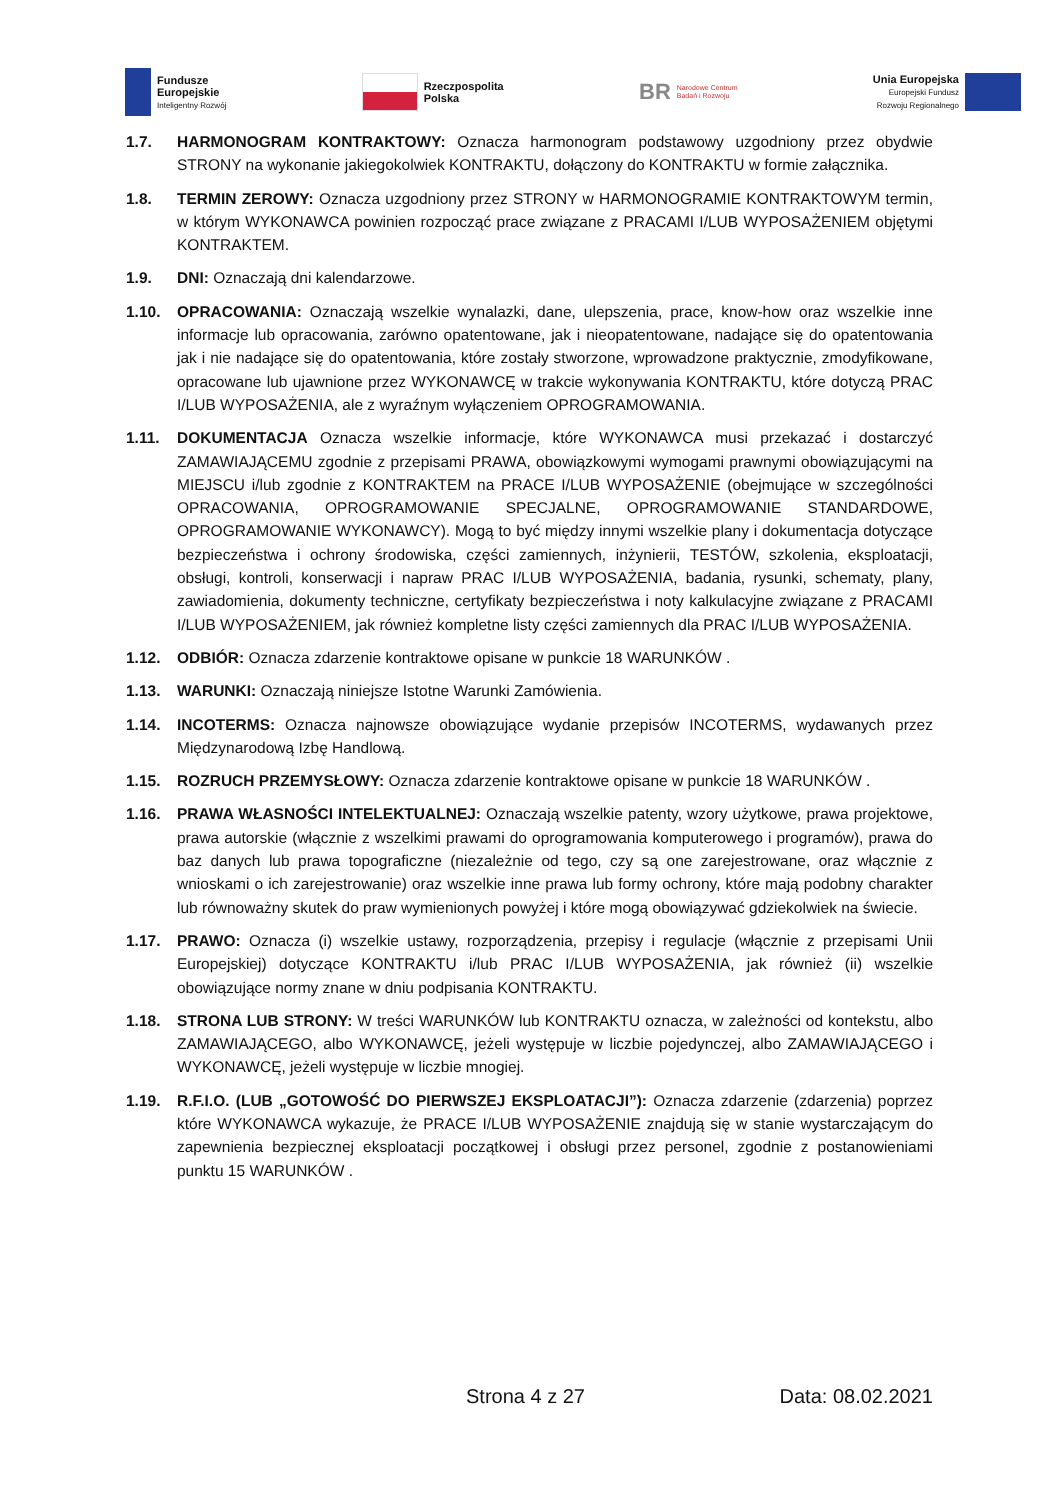Fundusze
Europejskie
Inteligentny Rozwój
Rzeczpospolita
Polska
BR Narodowe Centrum
Badań i Rozwoju
Unia Europejska
Europejski Fundusz
Rozwoju Regionalnego
1.7. HARMONOGRAM KONTRAKTOWY: Oznacza harmonogram podstawowy uzgodniony przez obydwie STRONY na wykonanie jakiegokolwiek KONTRAKTU, dołączony do KONTRAKTU w formie załącznika.
1.8. TERMIN ZEROWY: Oznacza uzgodniony przez STRONY w HARMONOGRAMIE KONTRAKTOWYM termin, w którym WYKONAWCA powinien rozpocząć prace związane z PRACAMI I/LUB WYPOSAŻENIEM objętymi KONTRAKTEM.
1.9. DNI: Oznaczają dni kalendarzowe.
1.10. OPRACOWANIA: Oznaczają wszelkie wynalazki, dane, ulepszenia, prace, know-how oraz wszelkie inne informacje lub opracowania, zarówno opatentowane, jak i nieopatentowane, nadające się do opatentowania jak i nie nadające się do opatentowania, które zostały stworzone, wprowadzone praktycznie, zmodyfikowane, opracowane lub ujawnione przez WYKONAWCĘ w trakcie wykonywania KONTRAKTU, które dotyczą PRAC I/LUB WYPOSAŻENIA, ale z wyraźnym wyłączeniem OPROGRAMOWANIA.
1.11. DOKUMENTACJA Oznacza wszelkie informacje, które WYKONAWCA musi przekazać i dostarczyć ZAMAWIAJĄCEMU zgodnie z przepisami PRAWA, obowiązkowymi wymogami prawnymi obowiązującymi na MIEJSCU i/lub zgodnie z KONTRAKTEM na PRACE I/LUB WYPOSAŻENIE (obejmujące w szczególności OPRACOWANIA, OPROGRAMOWANIE SPECJALNE, OPROGRAMOWANIE STANDARDOWE, OPROGRAMOWANIE WYKONAWCY). Mogą to być między innymi wszelkie plany i dokumentacja dotyczące bezpieczeństwa i ochrony środowiska, części zamiennych, inżynierii, TESTÓW, szkolenia, eksploatacji, obsługi, kontroli, konserwacji i napraw PRAC I/LUB WYPOSAŻENIA, badania, rysunki, schematy, plany, zawiadomienia, dokumenty techniczne, certyfikaty bezpieczeństwa i noty kalkulacyjne związane z PRACAMI I/LUB WYPOSAŻENIEM, jak również kompletne listy części zamiennych dla PRAC I/LUB WYPOSAŻENIA.
1.12. ODBIÓR: Oznacza zdarzenie kontraktowe opisane w punkcie 18 WARUNKÓW .
1.13. WARUNKI: Oznaczają niniejsze Istotne Warunki Zamówienia.
1.14. INCOTERMS: Oznacza najnowsze obowiązujące wydanie przepisów INCOTERMS, wydawanych przez Międzynarodową Izbę Handlową.
1.15. ROZRUCH PRZEMYSŁOWY: Oznacza zdarzenie kontraktowe opisane w punkcie 18 WARUNKÓW .
1.16. PRAWA WŁASNOŚCI INTELEKTUALNEJ: Oznaczają wszelkie patenty, wzory użytkowe, prawa projektowe, prawa autorskie (włącznie z wszelkimi prawami do oprogramowania komputerowego i programów), prawa do baz danych lub prawa topograficzne (niezależnie od tego, czy są one zarejestrowane, oraz włącznie z wnioskami o ich zarejestrowanie) oraz wszelkie inne prawa lub formy ochrony, które mają podobny charakter lub równoważny skutek do praw wymienionych powyżej i które mogą obowiązywać gdziekolwiek na świecie.
1.17. PRAWO: Oznacza (i) wszelkie ustawy, rozporządzenia, przepisy i regulacje (włącznie z przepisami Unii Europejskiej) dotyczące KONTRAKTU i/lub PRAC I/LUB WYPOSAŻENIA, jak również (ii) wszelkie obowiązujące normy znane w dniu podpisania KONTRAKTU.
1.18. STRONA LUB STRONY: W treści WARUNKÓW lub KONTRAKTU oznacza, w zależności od kontekstu, albo ZAMAWIAJĄCEGO, albo WYKONAWCĘ, jeżeli występuje w liczbie pojedynczej, albo ZAMAWIAJĄCEGO i WYKONAWCĘ, jeżeli występuje w liczbie mnogiej.
1.19. R.F.I.O. (LUB „GOTOWOŚĆ DO PIERWSZEJ EKSPLOATACJI”): Oznacza zdarzenie (zdarzenia) poprzez które WYKONAWCA wykazuje, że PRACE I/LUB WYPOSAŻENIE znajdują się w stanie wystarczającym do zapewnienia bezpiecznej eksploatacji początkowej i obsługi przez personel, zgodnie z postanowieniami punktu 15 WARUNKÓW .
Strona 4 z 27 Data: 08.02.2021